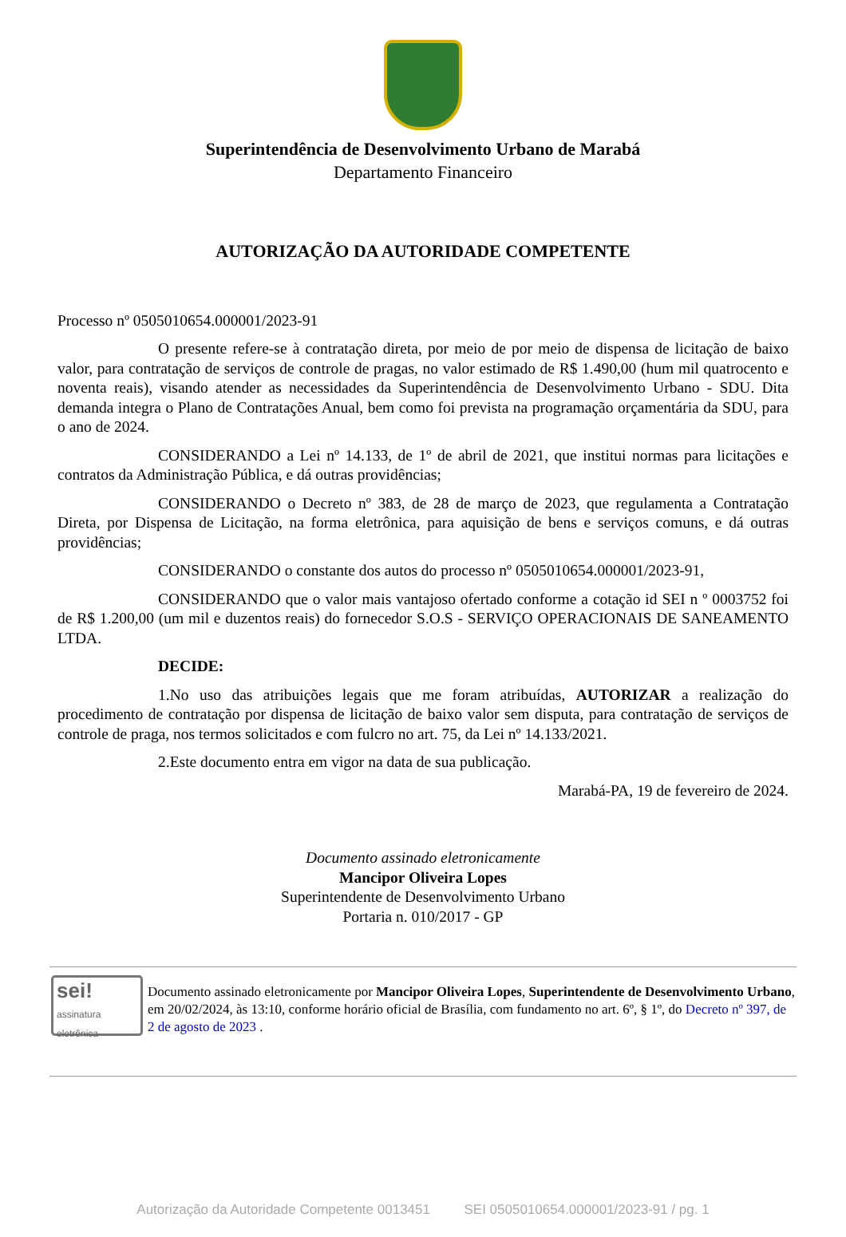Superintendência de Desenvolvimento Urbano de Marabá
Departamento Financeiro
AUTORIZAÇÃO DA AUTORIDADE COMPETENTE
Processo nº 0505010654.000001/2023-91
O presente refere-se à contratação direta, por meio de por meio de dispensa de licitação de baixo valor, para contratação de serviços de controle de pragas, no valor estimado de R$ 1.490,00 (hum mil quatrocento e noventa reais), visando atender as necessidades da Superintendência de Desenvolvimento Urbano - SDU. Dita demanda integra o Plano de Contratações Anual, bem como foi prevista na programação orçamentária da SDU, para o ano de 2024.
CONSIDERANDO a Lei nº 14.133, de 1º de abril de 2021, que institui normas para licitações e contratos da Administração Pública, e dá outras providências;
CONSIDERANDO o Decreto nº 383, de 28 de março de 2023, que regulamenta a Contratação Direta, por Dispensa de Licitação, na forma eletrônica, para aquisição de bens e serviços comuns, e dá outras providências;
CONSIDERANDO o constante dos autos do processo nº 0505010654.000001/2023-91,
CONSIDERANDO que o valor mais vantajoso ofertado conforme a cotação id SEI n º 0003752 foi de R$ 1.200,00 (um mil e duzentos reais) do fornecedor S.O.S - SERVIÇO OPERACIONAIS DE SANEAMENTO LTDA.
DECIDE:
1.No uso das atribuições legais que me foram atribuídas, AUTORIZAR a realização do procedimento de contratação por dispensa de licitação de baixo valor sem disputa, para contratação de serviços de controle de praga, nos termos solicitados e com fulcro no art. 75, da Lei nº 14.133/2021.
2.Este documento entra em vigor na data de sua publicação.
Marabá-PA, 19 de fevereiro de 2024.
Documento assinado eletronicamente
Mancipor Oliveira Lopes
Superintendente de Desenvolvimento Urbano
Portaria n. 010/2017 - GP
sei!
assinatura eletrônica
Documento assinado eletronicamente por Mancipor Oliveira Lopes, Superintendente de Desenvolvimento Urbano, em 20/02/2024, às 13:10, conforme horário oficial de Brasília, com fundamento no art. 6º, § 1º, do Decreto nº 397, de 2 de agosto de 2023 .
Autorização da Autoridade Competente 0013451 SEI 0505010654.000001/2023-91 / pg. 1